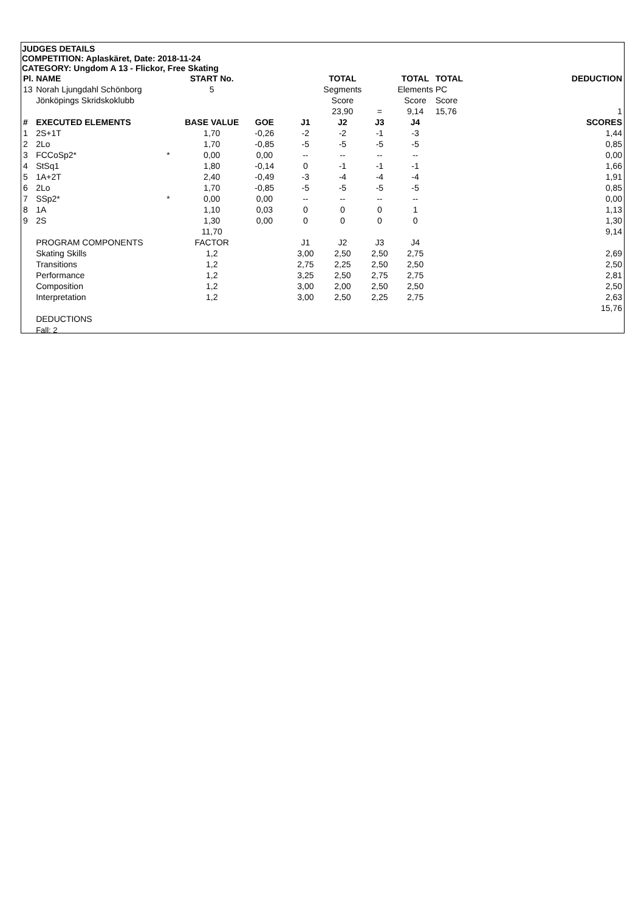JUDGES DETAILS
COMPETITION: Aplaskäret, Date: 2018-11-24
CATEGORY: Ungdom A 13 - Flickor, Free Skating
| Pl. | NAME | | START No. | | | TOTAL | | TOTAL | TOTAL | | DEDUCTION |
| 13 | Norah Ljungdahl Schönborg | | 5 | | | Segments | | Elements | PC | | |
| | Jönköpings Skridskoklubb | | | | | Score | | Score | Score | | |
| | | | | | | 23,90 | = | 9,14 | 15,76 | | 1 |
| # | EXECUTED ELEMENTS | | BASE VALUE | GOE | J1 | J2 | J3 | J4 | | | SCORES |
| 1 | 2S+1T | | 1,70 | -0,26 | -2 | -2 | -1 | -3 | | | 1,44 |
| 2 | 2Lo | | 1,70 | -0,85 | -5 | -5 | -5 | -5 | | | 0,85 |
| 3 | FCCoSp2* | * | 0,00 | 0,00 | -- | -- | -- | -- | | | 0,00 |
| 4 | StSq1 | | 1,80 | -0,14 | 0 | -1 | -1 | -1 | | | 1,66 |
| 5 | 1A+2T | | 2,40 | -0,49 | -3 | -4 | -4 | -4 | | | 1,91 |
| 6 | 2Lo | | 1,70 | -0,85 | -5 | -5 | -5 | -5 | | | 0,85 |
| 7 | SSp2* | * | 0,00 | 0,00 | -- | -- | -- | -- | | | 0,00 |
| 8 | 1A | | 1,10 | 0,03 | 0 | 0 | 0 | 1 | | | 1,13 |
| 9 | 2S | | 1,30 | 0,00 | 0 | 0 | 0 | 0 | | | 1,30 |
| | | | 11,70 | | | | | | | | 9,14 |
| | PROGRAM COMPONENTS | | FACTOR | | J1 | J2 | J3 | J4 | | | |
| | Skating Skills | | 1,2 | | 3,00 | 2,50 | 2,50 | 2,75 | | | 2,69 |
| | Transitions | | 1,2 | | 2,75 | 2,25 | 2,50 | 2,50 | | | 2,50 |
| | Performance | | 1,2 | | 3,25 | 2,50 | 2,75 | 2,75 | | | 2,81 |
| | Composition | | 1,2 | | 3,00 | 2,00 | 2,50 | 2,50 | | | 2,50 |
| | Interpretation | | 1,2 | | 3,00 | 2,50 | 2,25 | 2,75 | | | 2,63 |
| | | | | | | | | | | | 15,76 |
| | DEDUCTIONS | | | | | | | | | | |
| | Fall: 2 | | | | | | | | | | |